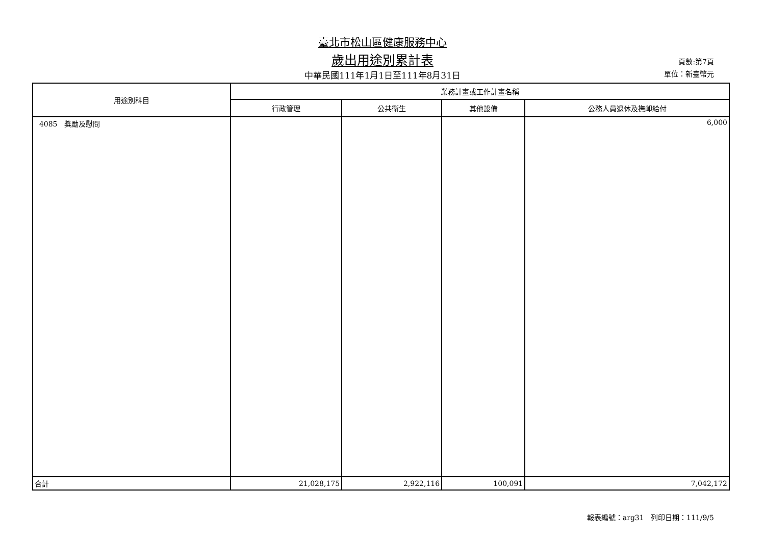臺北市松山區健康服務中心
歲出用途別累計表
中華民國111年1月1日至111年8月31日
頁數:第7頁
單位：新臺幣元
| 用途別科目 | 業務計畫或工作計畫名稱 | | | |
| --- | --- | --- | --- | --- |
| | 行政管理 | 公共衛生 | 其他設備 | 公務人員退休及撫卹給付 |
| 4085 獎勵及慰問 | | | | 6,000 |
| 合計 | 21,028,175 | 2,922,116 | 100,091 | 7,042,172 |
報表編號：arg31 列印日期：111/9/5